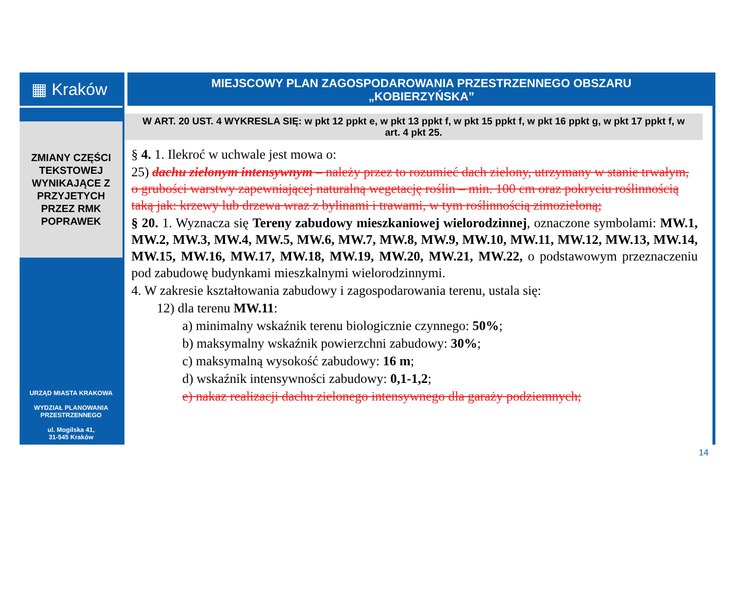▦ Kraków
ZMIANY CZĘŚCI
TEKSTOWEJ
WYNIKAJĄCE Z
PRZYJETYCH
PRZEZ RMK
POPRAWEK
URZĄD MIASTA KRAKOWA
WYDZIAŁ PLANOWANIA
PRZESTRZENNEGO
ul. Mogilska 41,
31-545 Kraków
MIEJSCOWY PLAN ZAGOSPODAROWANIA PRZESTRZENNEGO OBSZARU
„KOBIERZYŃSKA”
W ART. 20 UST. 4 WYKRESLA SIĘ: w pkt 12 ppkt e, w pkt 13 ppkt f, w pkt 15 ppkt f, w pkt 16 ppkt g, w pkt 17 ppkt f, w art. 4 pkt 25.
§ 4. 1. Ilekroć w uchwale jest mowa o:
25) dachu zielonym intensywnym – należy przez to rozumieć dach zielony, utrzymany w stanie trwałym, o grubości warstwy zapewniającej naturalną wegetację roślin – min. 100 cm oraz pokryciu roślinnością taką jak: krzewy lub drzewa wraz z bylinami i trawami, w tym roślinnością zimozieloną;
§ 20. 1. Wyznacza się Tereny zabudowy mieszkaniowej wielorodzinnej, oznaczone symbolami: MW.1, MW.2, MW.3, MW.4, MW.5, MW.6, MW.7, MW.8, MW.9, MW.10, MW.11, MW.12, MW.13, MW.14, MW.15, MW.16, MW.17, MW.18, MW.19, MW.20, MW.21, MW.22, o podstawowym przeznaczeniu pod zabudowę budynkami mieszkalnymi wielorodzinnymi.
4. W zakresie kształtowania zabudowy i zagospodarowania terenu, ustala się:
12) dla terenu MW.11:
a) minimalny wskaźnik terenu biologicznie czynnego: 50%;
b) maksymalny wskaźnik powierzchni zabudowy: 30%;
c) maksymalną wysokość zabudowy: 16 m;
d) wskaźnik intensywności zabudowy: 0,1-1,2;
e) nakaz realizacji dachu zielonego intensywnego dla garaży podziemnych;
14